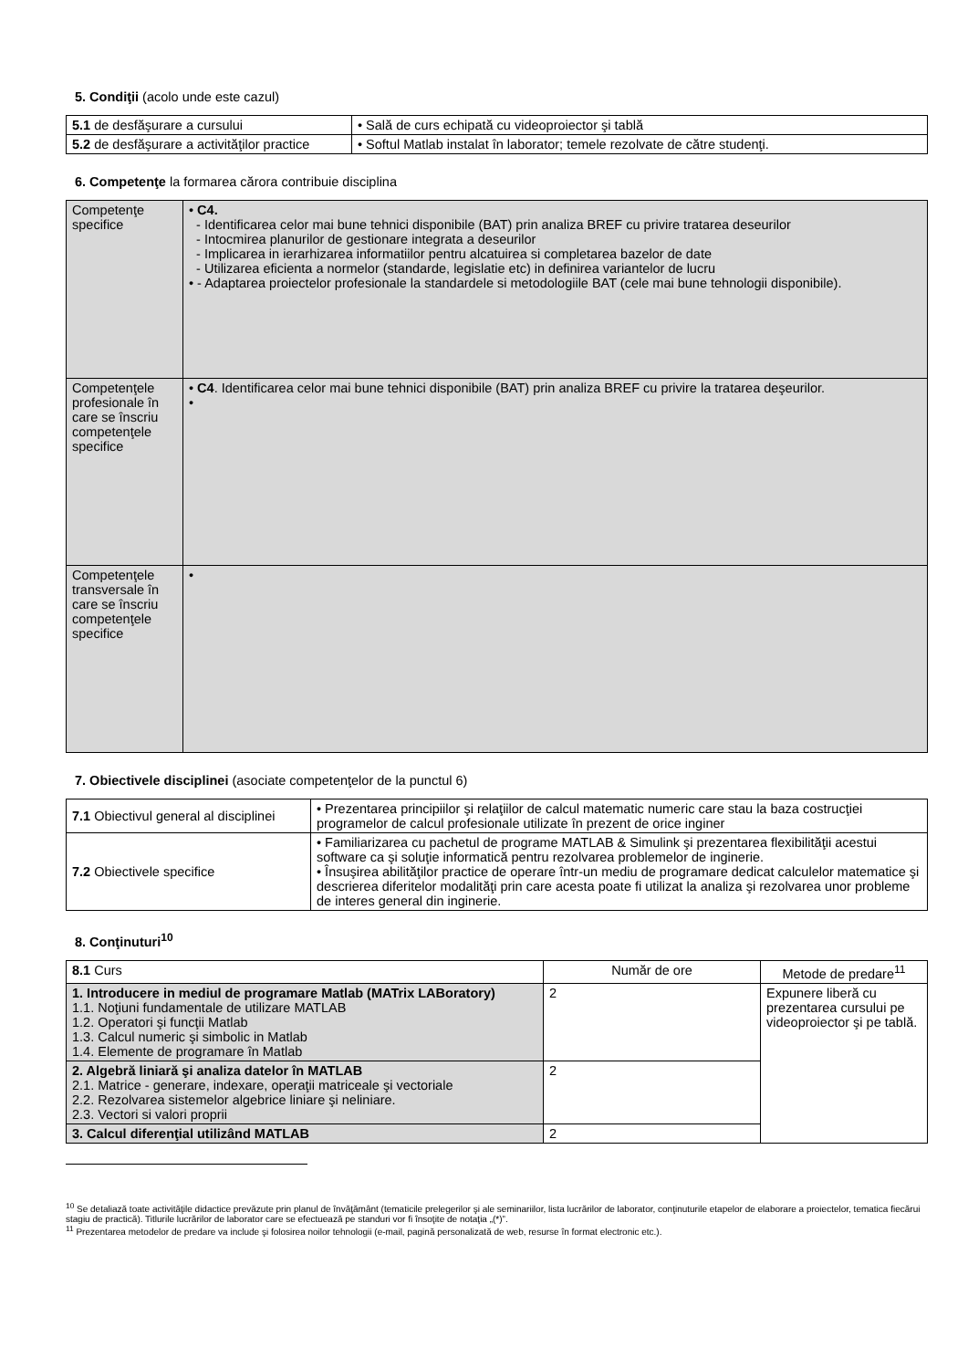5. Condiţii (acolo unde este cazul)
| 5.1 de desfăşurare a cursului | • Sală de curs echipată cu videoproiector şi tablă |
| 5.2 de desfăşurare a activităţilor practice | • Softul Matlab instalat în laborator; temele rezolvate de către studenţi. |
6. Competenţe la formarea cărora contribuie disciplina
| Competenţe specifice | • C4. - Identificarea celor mai bune tehnici disponibile (BAT) prin analiza BREF cu privire tratarea deseurilor - Intocmirea planurilor de gestionare integrata a deseurilor - Implicarea in ierarhizarea informatiilor pentru alcatuirea si completarea bazelor de date - Utilizarea eficienta a normelor (standarde, legislatie etc) in definirea variantelor de lucru • - Adaptarea proiectelor profesionale la standardele si metodologiile BAT (cele mai bune tehnologii disponibile). |
| Competenţele profesionale în care se înscriu competenţele specifice | • C4 . Identificarea celor mai bune tehnici disponibile (BAT) prin analiza BREF cu privire la tratarea deşeurilor. • |
| Competenţele transversale în care se înscriu competenţele specifice | • |
7. Obiectivele disciplinei (asociate competenţelor de la punctul 6)
| 7.1 Obiectivul general al disciplinei | • Prezentarea principiilor şi relaţiilor de calcul matematic numeric care stau la baza costrucţiei programelor de calcul profesionale utilizate în prezent de orice inginer |
| 7.2 Obiectivele specifice | • Familiarizarea cu pachetul de programe MATLAB & Simulink şi prezentarea flexibilităţii acestui software ca şi soluţie informatică pentru rezolvarea problemelor de inginerie. • Însuşirea abilităţilor practice de operare într-un mediu de programare dedicat calculelor matematice şi descrierea diferitelor modalităţi prin care acesta poate fi utilizat la analiza şi rezolvarea unor probleme de interes general din inginerie. |
8. Conţinuturi<sup>10</sup>
| 8.1 Curs | Număr de ore | Metode de predare<sup>11</sup> |
| 1. Introducere in mediul de programare Matlab (MATrix LABoratory) 1.1. Noţiuni fundamentale de utilizare MATLAB 1.2. Operatori şi funcţii Matlab 1.3. Calcul numeric şi simbolic in Matlab 1.4. Elemente de programare în Matlab | 2 | Expunere liberă cu prezentarea cursului pe videoproiector şi pe tablă. |
| 2. Algebră liniară şi analiza datelor în MATLAB 2.1. Matrice - generare, indexare, operaţii matriceale şi vectoriale 2.2. Rezolvarea sistemelor algebrice liniare şi neliniare. 2.3. Vectori si valori proprii | 2 | |
| 3. Calcul diferenţial utilizând MATLAB | 2 | |
<sup>10</sup> Se detaliază toate activităţile didactice prevăzute prin planul de învăţământ (tematicile prelegerilor şi ale seminariilor, lista lucrărilor de laborator, conţinuturile etapelor de elaborare a proiectelor, tematica fiecărui stagiu de practică). Titlurile lucrărilor de laborator care se efectuează pe standuri vor fi însoţite de notaţia „(*)”.
<sup>11</sup> Prezentarea metodelor de predare va include şi folosirea noilor tehnologii (e-mail, pagină personalizată de web, resurse în format electronic etc.).